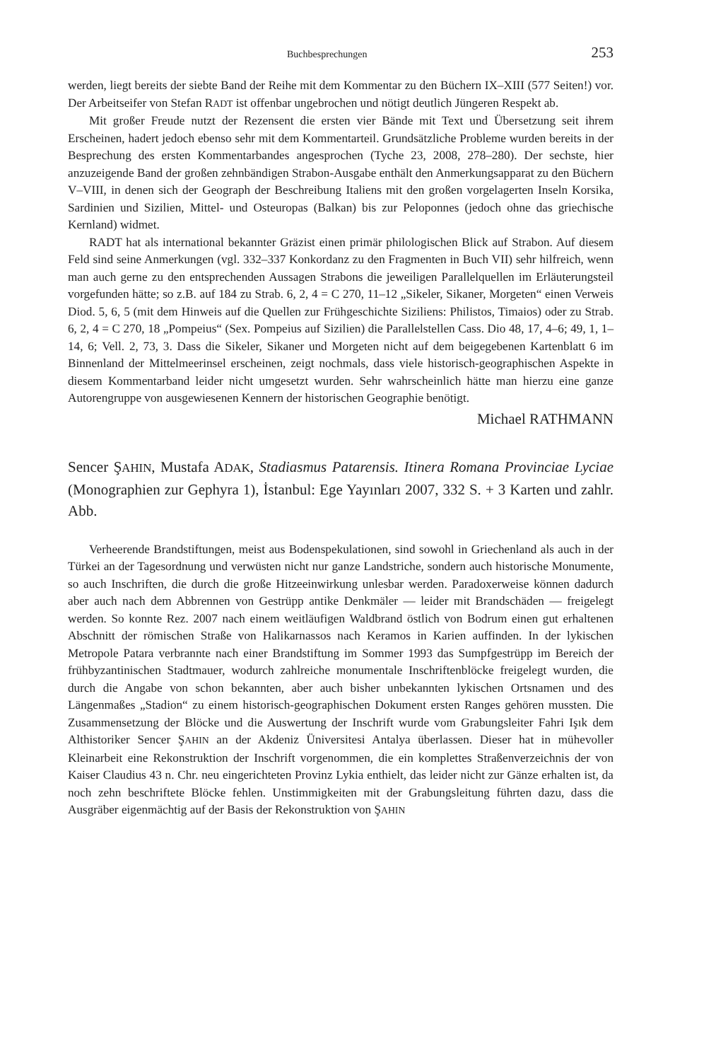Buchbesprechungen 253
werden, liegt bereits der siebte Band der Reihe mit dem Kommentar zu den Büchern IX–XIII (577 Seiten!) vor. Der Arbeitseifer von Stefan RADT ist offenbar ungebrochen und nötigt deutlich Jüngeren Respekt ab.
Mit großer Freude nutzt der Rezensent die ersten vier Bände mit Text und Übersetzung seit ihrem Erscheinen, hadert jedoch ebenso sehr mit dem Kommentarteil. Grundsätzliche Probleme wurden bereits in der Besprechung des ersten Kommentarbandes angesprochen (Tyche 23, 2008, 278–280). Der sechste, hier anzuzeigende Band der großen zehnbändigen Strabon-Ausgabe enthält den Anmerkungsapparat zu den Büchern V–VIII, in denen sich der Geograph der Beschreibung Italiens mit den großen vorgelagerten Inseln Korsika, Sardinien und Sizilien, Mittel- und Osteuropas (Balkan) bis zur Peloponnes (jedoch ohne das griechische Kernland) widmet.
RADT hat als international bekannter Gräzist einen primär philologischen Blick auf Strabon. Auf diesem Feld sind seine Anmerkungen (vgl. 332–337 Konkordanz zu den Fragmenten in Buch VII) sehr hilfreich, wenn man auch gerne zu den entsprechenden Aussagen Strabons die jeweiligen Parallelquellen im Erläuterungsteil vorgefunden hätte; so z.B. auf 184 zu Strab. 6, 2, 4 = C 270, 11–12 „Sikeler, Sikaner, Morgeten“ einen Verweis Diod. 5, 6, 5 (mit dem Hinweis auf die Quellen zur Frühgeschichte Siziliens: Philistos, Timaios) oder zu Strab. 6, 2, 4 = C 270, 18 „Pompeius“ (Sex. Pompeius auf Sizilien) die Parallelstellen Cass. Dio 48, 17, 4–6; 49, 1, 1–14, 6; Vell. 2, 73, 3. Dass die Sikeler, Sikaner und Morgeten nicht auf dem beigegebenen Kartenblatt 6 im Binnenland der Mittelmeerinsel erscheinen, zeigt nochmals, dass viele historisch-geographischen Aspekte in diesem Kommentarband leider nicht umgesetzt wurden. Sehr wahrscheinlich hätte man hierzu eine ganze Autorengruppe von ausgewiesenen Kennern der historischen Geographie benötigt.
Michael RATHMANN
Sencer ŞAHIN, Mustafa ADAK, Stadiasmus Patarensis. Itinera Romana Provinciae Lyciae (Monographien zur Gephyra 1), İstanbul: Ege Yayınları 2007, 332 S. + 3 Karten und zahlr. Abb.
Verheerende Brandstiftungen, meist aus Bodenspekulationen, sind sowohl in Griechenland als auch in der Türkei an der Tagesordnung und verwüsten nicht nur ganze Landstriche, sondern auch historische Monumente, so auch Inschriften, die durch die große Hitzeeinwirkung unlesbar werden. Paradoxerweise können dadurch aber auch nach dem Abbrennen von Gestrüpp antike Denkmäler — leider mit Brandschäden — freigelegt werden. So konnte Rez. 2007 nach einem weitläufigen Waldbrand östlich von Bodrum einen gut erhaltenen Abschnitt der römischen Straße von Halikarnassos nach Keramos in Karien auffinden. In der lykischen Metropole Patara verbrannte nach einer Brandstiftung im Sommer 1993 das Sumpfgestrüpp im Bereich der frühbyzantinischen Stadtmauer, wodurch zahlreiche monumentale Inschriftenblöcke freigelegt wurden, die durch die Angabe von schon bekannten, aber auch bisher unbekannten lykischen Ortsnamen und des Längenmaßes „Stadion“ zu einem historisch-geographischen Dokument ersten Ranges gehören mussten. Die Zusammensetzung der Blöcke und die Auswertung der Inschrift wurde vom Grabungsleiter Fahri Işık dem Althistoriker Sencer ŞAHIN an der Akdeniz Üniversitesi Antalya überlassen. Dieser hat in mühevoller Kleinarbeit eine Rekonstruktion der Inschrift vorgenommen, die ein komplettes Straßenverzeichnis der von Kaiser Claudius 43 n. Chr. neu eingerichteten Provinz Lykia enthielt, das leider nicht zur Gänze erhalten ist, da noch zehn beschriftete Blöcke fehlen. Unstimmigkeiten mit der Grabungsleitung führten dazu, dass die Ausgräber eigenmächtig auf der Basis der Rekonstruktion von ŞAHIN